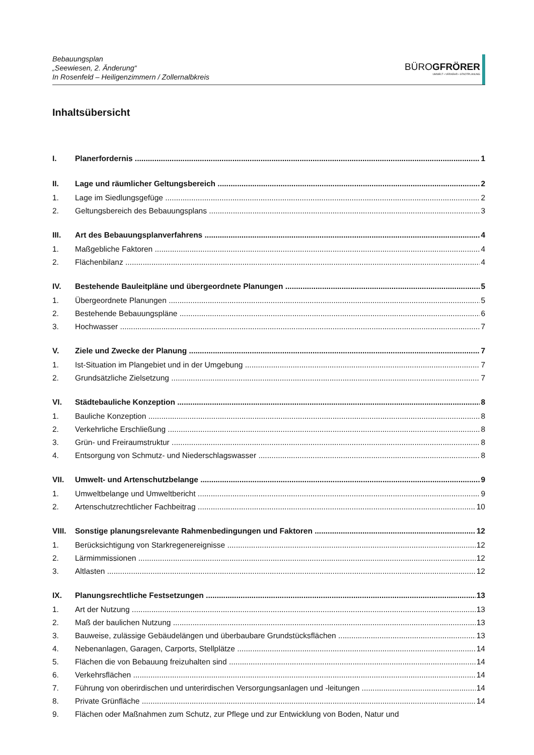Bebauungsplan
„Seewiesen, 2. Änderung“
In Rosenfeld – Heiligenzimmern / Zollernalbkreis
BÜROGFRÖRER
UMWELT • VERKEHR • STADTPLANUNG
Inhaltsübersicht
I. Planerfordernis 1
II. Lage und räumlicher Geltungsbereich 2
1. Lage im Siedlungsgefüge 2
2. Geltungsbereich des Bebauungsplans 3
III. Art des Bebauungsplanverfahrens 4
1. Maßgebliche Faktoren 4
2. Flächenbilanz 4
IV. Bestehende Bauleitpläne und übergeordnete Planungen 5
1. Übergeordnete Planungen 5
2. Bestehende Bebauungspläne 6
3. Hochwasser 7
V. Ziele und Zwecke der Planung 7
1. Ist-Situation im Plangebiet und in der Umgebung 7
2. Grundsätzliche Zielsetzung 7
VI. Städtebauliche Konzeption 8
1. Bauliche Konzeption 8
2. Verkehrliche Erschließung 8
3. Grün- und Freiraumstruktur 8
4. Entsorgung von Schmutz- und Niederschlagswasser 8
VII. Umwelt- und Artenschutzbelange 9
1. Umweltbelange und Umweltbericht 9
2. Artenschutzrechtlicher Fachbeitrag 10
VIII. Sonstige planungsrelevante Rahmenbedingungen und Faktoren 12
1. Berücksichtigung von Starkregenereignisse 12
2. Lärmimmissionen 12
3. Altlasten 12
IX. Planungsrechtliche Festsetzungen 13
1. Art der Nutzung 13
2. Maß der baulichen Nutzung 13
3. Bauweise, zulässige Gebäudelängen und überbaubare Grundstücksflächen 13
4. Nebenanlagen, Garagen, Carports, Stellplätze 14
5. Flächen die von Bebauung freizuhalten sind 14
6. Verkehrsflächen 14
7. Führung von oberirdischen und unterirdischen Versorgungsanlagen und -leitungen 14
8. Private Grünfläche 14
9. Flächen oder Maßnahmen zum Schutz, zur Pflege und zur Entwicklung von Boden, Natur und